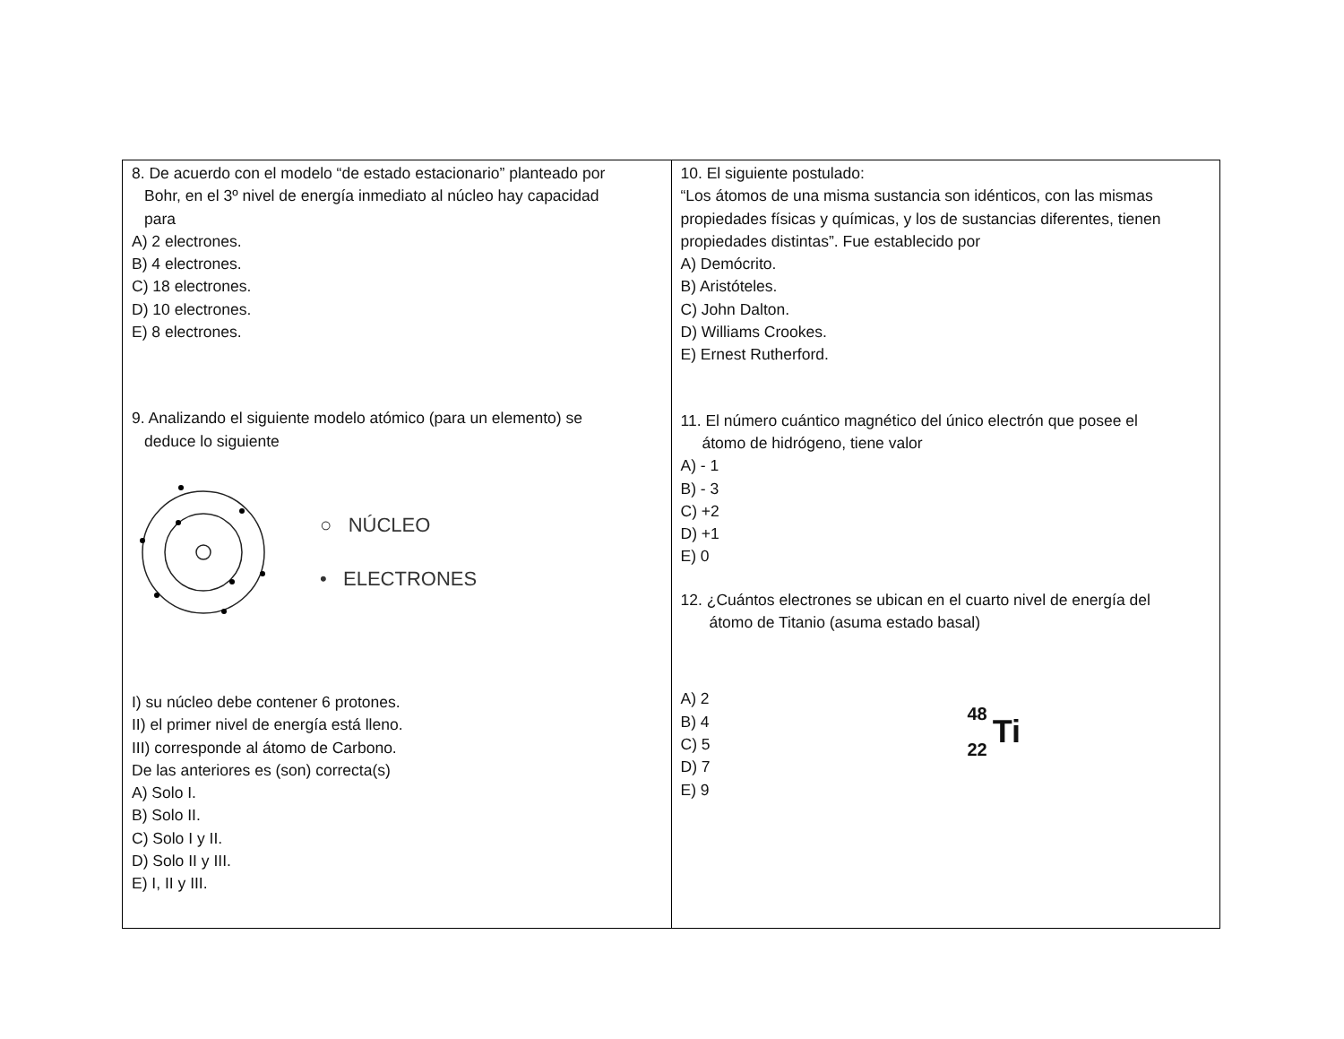| 8. De acuerdo con el modelo “de estado estacionario” planteado por Bohr, en el 3º nivel de energía inmediato al núcleo hay capacidad para A) 2 electrones. B) 4 electrones. C) 18 electrones. D) 10 electrones. E) 8 electrones. 9. Analizando el siguiente modelo atómico (para un elemento) se deduce lo siguiente ○ NÚCLEO • ELECTRONES I) su núcleo debe contener 6 protones. II) el primer nivel de energía está lleno. III) corresponde al átomo de Carbono. De las anteriores es (son) correcta(s) A) Solo I. B) Solo II. C) Solo I y II. D) Solo II y III. E) I, II y III. | 10. El siguiente postulado: “Los átomos de una misma sustancia son idénticos, con las mismas propiedades físicas y químicas, y los de sustancias diferentes, tienen propiedades distintas”. Fue establecido por A) Demócrito. B) Aristóteles. C) John Dalton. D) Williams Crookes. E) Ernest Rutherford. 11. El número cuántico magnético del único electrón que posee el átomo de hidrógeno, tiene valor A) - 1 B) - 3 C) +2 D) +1 E) 0 12. ¿Cuántos electrones se ubican en el cuarto nivel de energía del átomo de Titanio (asuma estado basal) A) 2 B) 4 C) 5 D) 7 E) 9 48 22 Ti |